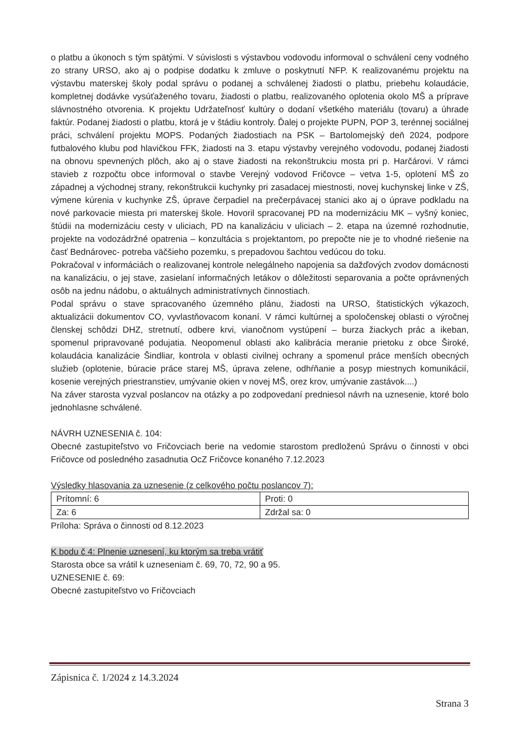o platbu a úkonoch s tým spätými. V súvislosti s výstavbou vodovodu informoval o schválení ceny vodného zo strany URSO, ako aj o podpise dodatku k zmluve o poskytnutí NFP. K realizovanému projektu na výstavbu materskej školy podal správu o podanej a schválenej žiadosti o platbu, priebehu kolaudácie, kompletnej dodávke vysúťaženého tovaru, žiadosti o platbu, realizovaného oplotenia okolo MŠ a príprave slávnostného otvorenia. K projektu Udržateľnosť kultúry o dodaní všetkého materiálu (tovaru) a úhrade faktúr. Podanej žiadosti o platbu, ktorá je v štádiu kontroly. Ďalej o projekte PUPN, POP 3, terénnej sociálnej práci, schválení projektu MOPS. Podaných žiadostiach na PSK – Bartolomejský deň 2024, podpore futbalového klubu pod hlavičkou FFK, žiadosti na 3. etapu výstavby verejného vodovodu, podanej žiadosti na obnovu spevnených plôch, ako aj o stave žiadosti na rekonštrukciu mosta pri p. Harčárovi. V rámci stavieb z rozpočtu obce informoval o stavbe Verejný vodovod Fričovce – vetva 1-5, oplotení MŠ zo západnej a východnej strany, rekonštrukcii kuchynky pri zasadacej miestnosti, novej kuchynskej linke v ZŠ, výmene kúrenia v kuchynke ZŠ, úprave čerpadiel na prečerpávacej stanici ako aj o úprave podkladu na nové parkovacie miesta pri materskej škole. Hovoril spracovanej PD na modernizáciu MK – vyšný koniec, štúdii na modernizáciu cesty v uliciach, PD na kanalizáciu v uliciach – 2. etapa na územné rozhodnutie, projekte na vodozádržné opatrenia – konzultácia s projektantom, po prepočte nie je to vhodné riešenie na časť Bednárovec- potreba väčšieho pozemku, s prepadovou šachtou vedúcou do toku.
Pokračoval v informáciách o realizovanej kontrole nelegálneho napojenia sa dažďových zvodov domácnosti na kanalizáciu, o jej stave, zasielaní informačných letákov o dôležitosti separovania a počte oprávnených osôb na jednu nádobu, o aktuálnych administratívnych činnostiach.
Podal správu o stave spracovaného územného plánu, žiadosti na URSO, štatistických výkazoch, aktualizácii dokumentov CO, vyvlastňovacom konaní. V rámci kultúrnej a spoločenskej oblasti o výročnej členskej schôdzi DHZ, stretnutí, odbere krvi, vianočnom vystúpení – burza žiackych prác a ikeban, spomenul pripravované podujatia. Neopomenul oblasti ako kalibrácia meranie prietoku z obce Široké, kolaudácia kanalizácie Šindliar, kontrola v oblasti civilnej ochrany a spomenul práce menších obecných služieb (oplotenie, búracie práce starej MŠ, úprava zelene, odhŕňanie a posyp miestnych komunikácií, kosenie verejných priestranstiev, umývanie okien v novej MŠ, orez krov, umývanie zastávok....)
Na záver starosta vyzval poslancov na otázky a po zodpovedaní predniesol návrh na uznesenie, ktoré bolo jednohlasne schválené.
NÁVRH UZNESENIA č. 104:
Obecné zastupiteľstvo vo Fričovciach berie na vedomie starostom predloženú Správu o činnosti v obci Fričovce od posledného zasadnutia OcZ Fričovce konaného 7.12.2023
Výsledky hlasovania za uznesenie (z celkového počtu poslancov 7):
| Prítomní: 6 | Proti: 0 |
| Za: 6 | Zdržal sa: 0 |
Príloha: Správa o činnosti od 8.12.2023
K bodu č 4: Plnenie uznesení, ku ktorým sa treba vrátiť
Starosta obce sa vrátil k uzneseniam č. 69, 70, 72, 90 a 95.
UZNESENIE č. 69:
Obecné zastupiteľstvo vo Fričovciach
Zápisnica č. 1/2024 z 14.3.2024
Strana 3